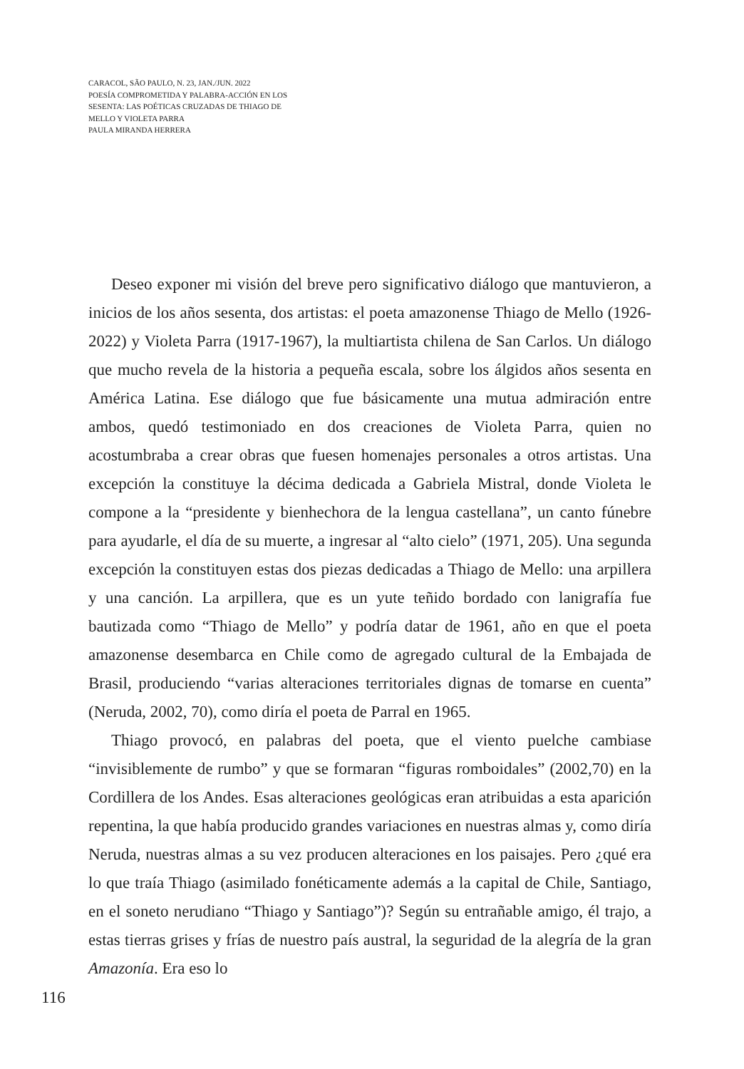CARACOL, SÃO PAULO, N. 23, JAN./JUN. 2022
POESÍA COMPROMETIDA Y PALABRA-ACCIÓN EN LOS SESENTA: LAS POÉTICAS CRUZADAS DE THIAGO DE MELLO Y VIOLETA PARRA
PAULA MIRANDA HERRERA
Deseo exponer mi visión del breve pero significativo diálogo que mantuvieron, a inicios de los años sesenta, dos artistas: el poeta amazonense Thiago de Mello (1926-2022) y Violeta Parra (1917-1967), la multiartista chilena de San Carlos. Un diálogo que mucho revela de la historia a pequeña escala, sobre los álgidos años sesenta en América Latina. Ese diálogo que fue básicamente una mutua admiración entre ambos, quedó testimoniado en dos creaciones de Violeta Parra, quien no acostumbraba a crear obras que fuesen homenajes personales a otros artistas. Una excepción la constituye la décima dedicada a Gabriela Mistral, donde Violeta le compone a la “presidente y bienhechora de la lengua castellana”, un canto fúnebre para ayudarle, el día de su muerte, a ingresar al “alto cielo” (1971, 205). Una segunda excepción la constituyen estas dos piezas dedicadas a Thiago de Mello: una arpillera y una canción. La arpillera, que es un yute teñido bordado con lanigrafía fue bautizada como “Thiago de Mello” y podría datar de 1961, año en que el poeta amazonense desembarca en Chile como de agregado cultural de la Embajada de Brasil, produciendo “varias alteraciones territoriales dignas de tomarse en cuenta” (Neruda, 2002, 70), como diría el poeta de Parral en 1965.
Thiago provocó, en palabras del poeta, que el viento puelche cambiase “invisiblemente de rumbo” y que se formaran “figuras romboidales” (2002,70) en la Cordillera de los Andes. Esas alteraciones geológicas eran atribuidas a esta aparición repentina, la que había producido grandes variaciones en nuestras almas y, como diría Neruda, nuestras almas a su vez producen alteraciones en los paisajes. Pero ¿qué era lo que traía Thiago (asimilado fonéticamente además a la capital de Chile, Santiago, en el soneto nerudiano “Thiago y Santiago”)? Según su entrañable amigo, él trajo, a estas tierras grises y frías de nuestro país austral, la seguridad de la alegría de la gran Amazonía. Era eso lo
116